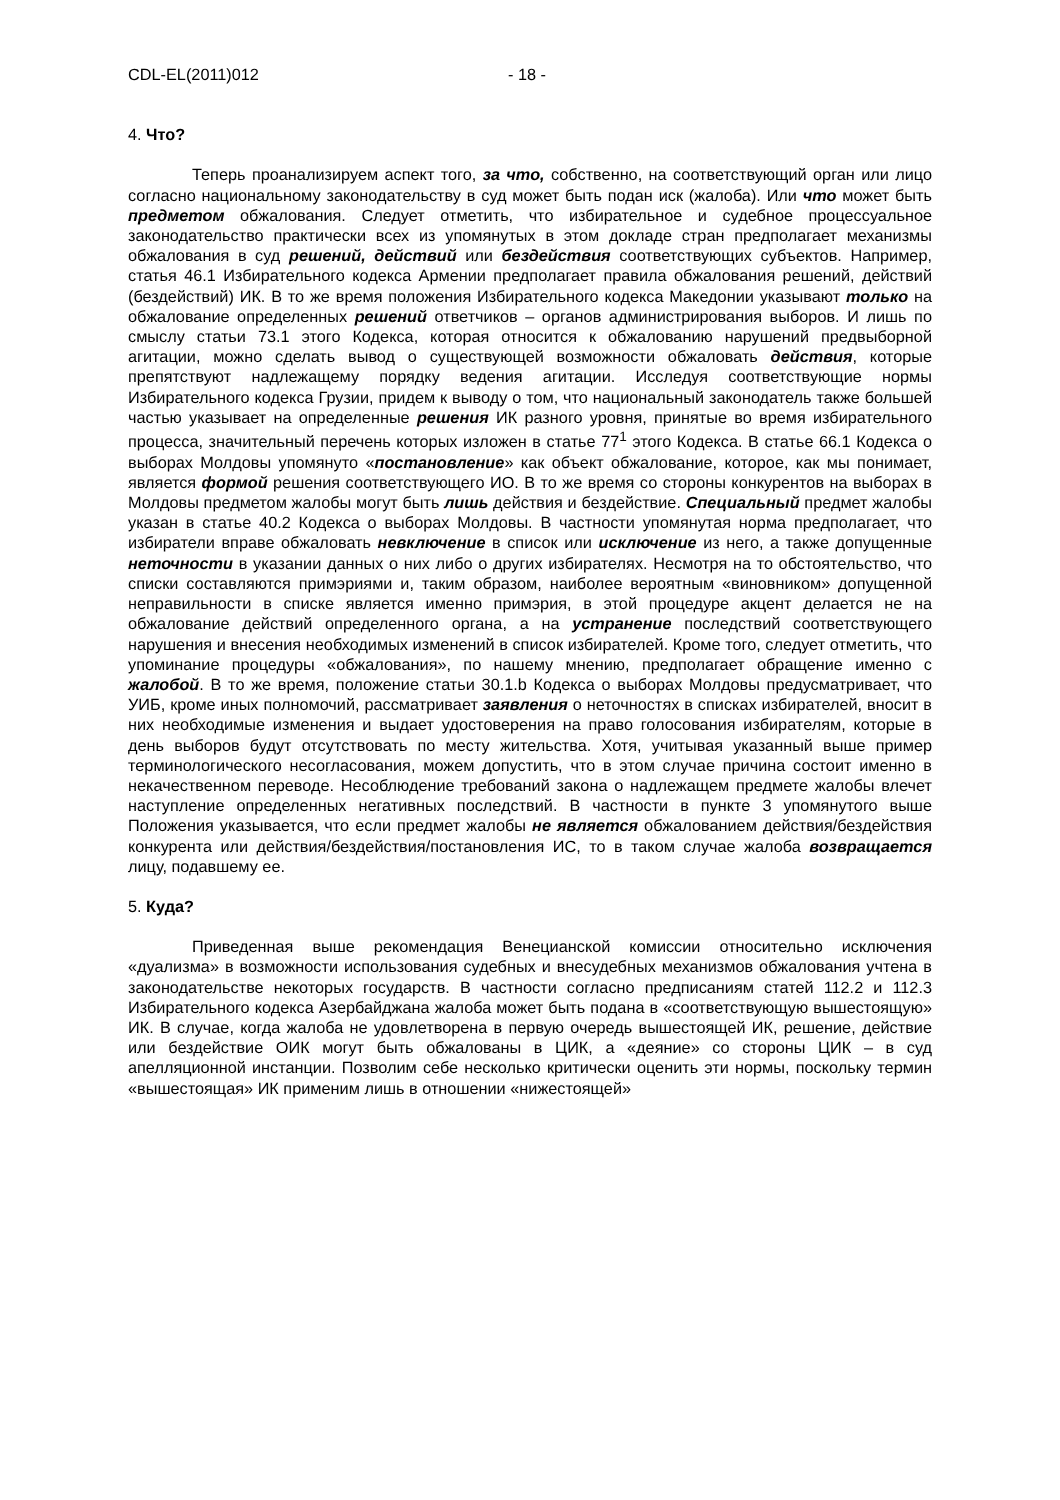CDL-EL(2011)012 - 18 -
4. Что?
Теперь проанализируем аспект того, за что, собственно, на соответствующий орган или лицо согласно национальному законодательству в суд может быть подан иск (жалоба). Или что может быть предметом обжалования. Следует отметить, что избирательное и судебное процессуальное законодательство практически всех из упомянутых в этом докладе стран предполагает механизмы обжалования в суд решений, действий или бездействия соответствующих субъектов. Например, статья 46.1 Избирательного кодекса Армении предполагает правила обжалования решений, действий (бездействий) ИК. В то же время положения Избирательного кодекса Македонии указывают только на обжалование определенных решений ответчиков – органов администрирования выборов. И лишь по смыслу статьи 73.1 этого Кодекса, которая относится к обжалованию нарушений предвыборной агитации, можно сделать вывод о существующей возможности обжаловать действия, которые препятствуют надлежащему порядку ведения агитации. Исследуя соответствующие нормы Избирательного кодекса Грузии, придем к выводу о том, что национальный законодатель также большей частью указывает на определенные решения ИК разного уровня, принятые во время избирательного процесса, значительный перечень которых изложен в статье 77<sup>1</sup> этого Кодекса. В статье 66.1 Кодекса о выборах Молдовы упомянуто «постановление» как объект обжалование, которое, как мы понимает, является формой решения соответствующего ИО. В то же время со стороны конкурентов на выборах в Молдовы предметом жалобы могут быть лишь действия и бездействие. Специальный предмет жалобы указан в статье 40.2 Кодекса о выборах Молдовы. В частности упомянутая норма предполагает, что избиратели вправе обжаловать невключение в список или исключение из него, а также допущенные неточности в указании данных о них либо о других избирателях. Несмотря на то обстоятельство, что списки составляются примэриями и, таким образом, наиболее вероятным «виновником» допущенной неправильности в списке является именно примэрия, в этой процедуре акцент делается не на обжалование действий определенного органа, а на устранение последствий соответствующего нарушения и внесения необходимых изменений в список избирателей. Кроме того, следует отметить, что упоминание процедуры «обжалования», по нашему мнению, предполагает обращение именно с жалобой. В то же время, положение статьи 30.1.b Кодекса о выборах Молдовы предусматривает, что УИБ, кроме иных полномочий, рассматривает заявления о неточностях в списках избирателей, вносит в них необходимые изменения и выдает удостоверения на право голосования избирателям, которые в день выборов будут отсутствовать по месту жительства. Хотя, учитывая указанный выше пример терминологического несогласования, можем допустить, что в этом случае причина состоит именно в некачественном переводе. Несоблюдение требований закона о надлежащем предмете жалобы влечет наступление определенных негативных последствий. В частности в пункте 3 упомянутого выше Положения указывается, что если предмет жалобы не является обжалованием действия/бездействия конкурента или действия/бездействия/постановления ИС, то в таком случае жалоба возвращается лицу, подавшему ее.
5. Куда?
Приведенная выше рекомендация Венецианской комиссии относительно исключения «дуализма» в возможности использования судебных и внесудебных механизмов обжалования учтена в законодательстве некоторых государств. В частности согласно предписаниям статей 112.2 и 112.3 Избирательного кодекса Азербайджана жалоба может быть подана в «соответствующую вышестоящую» ИК. В случае, когда жалоба не удовлетворена в первую очередь вышестоящей ИК, решение, действие или бездействие ОИК могут быть обжалованы в ЦИК, а «деяние» со стороны ЦИК – в суд апелляционной инстанции. Позволим себе несколько критически оценить эти нормы, поскольку термин «вышестоящая» ИК применим лишь в отношении «нижестоящей»